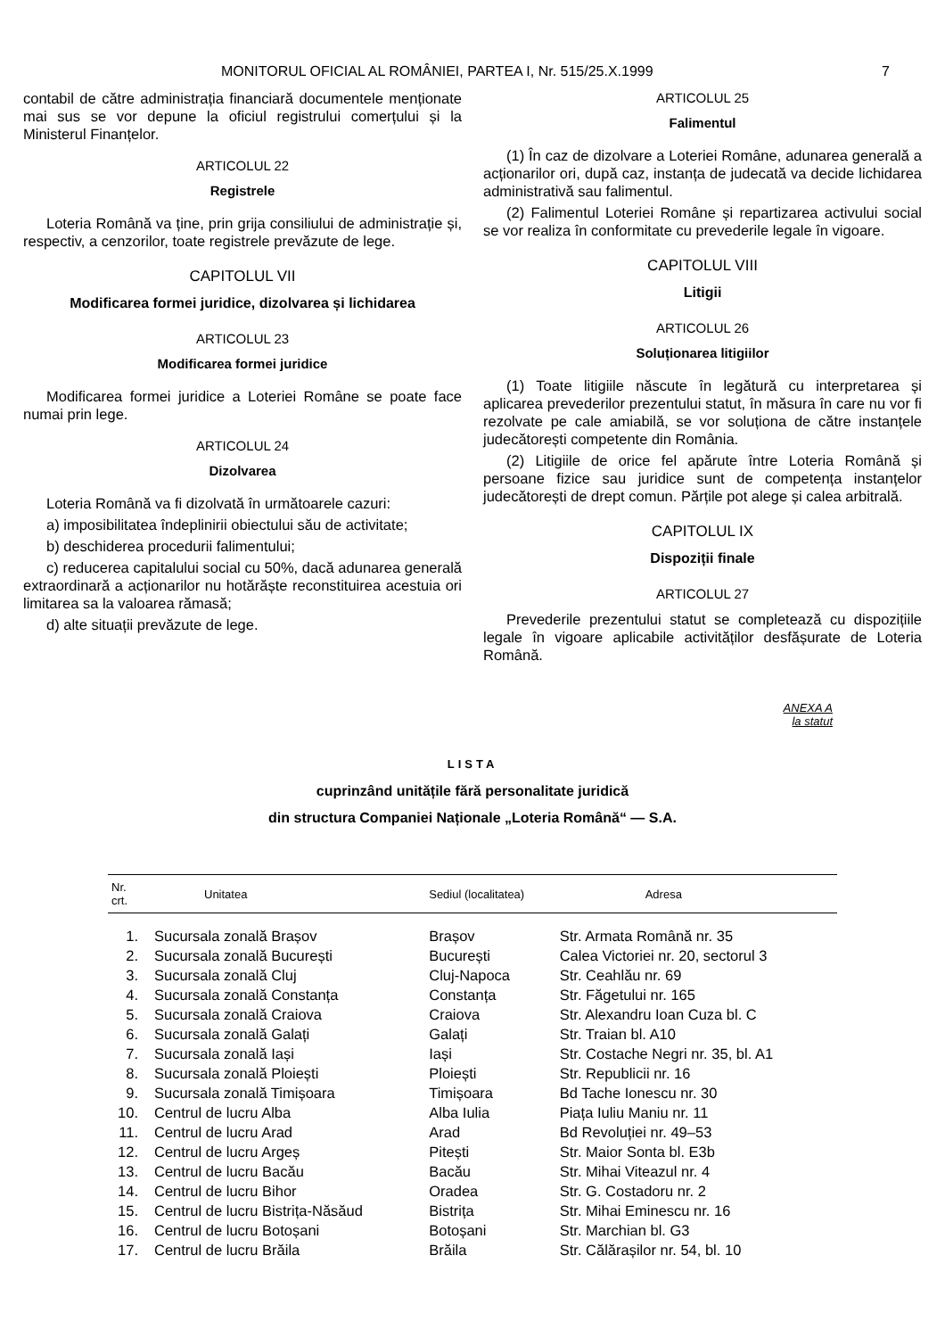MONITORUL OFICIAL AL ROMÂNIEI, PARTEA I, Nr. 515/25.X.1999 7
contabil de către administrația financiară documentele menționate mai sus se vor depune la oficiul registrului comerțului și la Ministerul Finanțelor.
ARTICOLUL 22
Registrele
Loteria Română va ține, prin grija consiliului de administrație și, respectiv, a cenzorilor, toate registrele prevăzute de lege.
CAPITOLUL VII
Modificarea formei juridice, dizolvarea și lichidarea
ARTICOLUL 23
Modificarea formei juridice
Modificarea formei juridice a Loteriei Române se poate face numai prin lege.
ARTICOLUL 24
Dizolvarea
Loteria Română va fi dizolvată în următoarele cazuri:
a) imposibilitatea îndeplinirii obiectului său de activitate;
b) deschiderea procedurii falimentului;
c) reducerea capitalului social cu 50%, dacă adunarea generală extraordinară a acționarilor nu hotărăște reconstituirea acestuia ori limitarea sa la valoarea rămasă;
d) alte situații prevăzute de lege.
ARTICOLUL 25
Falimentul
(1) În caz de dizolvare a Loteriei Române, adunarea generală a acționarilor ori, după caz, instanța de judecată va decide lichidarea administrativă sau falimentul.
(2) Falimentul Loteriei Române și repartizarea activului social se vor realiza în conformitate cu prevederile legale în vigoare.
CAPITOLUL VIII
Litigii
ARTICOLUL 26
Soluționarea litigiilor
(1) Toate litigiile născute în legătură cu interpretarea și aplicarea prevederilor prezentului statut, în măsura în care nu vor fi rezolvate pe cale amiabilă, se vor soluționa de către instanțele judecătorești competente din România.
(2) Litigiile de orice fel apărute între Loteria Română și persoane fizice sau juridice sunt de competența instanțelor judecătorești de drept comun. Părțile pot alege și calea arbitrală.
CAPITOLUL IX
Dispoziții finale
ARTICOLUL 27
Prevederile prezentului statut se completează cu dispozițiile legale în vigoare aplicabile activităților desfășurate de Loteria Română.
ANEXA A
la statut
LISTA
cuprinzând unitățile fără personalitate juridică
din structura Companiei Naționale „Loteria Română“ — S.A.
| Nr. crt. | Unitatea | Sediul (localitatea) | Adresa |
| --- | --- | --- | --- |
| 1. | Sucursala zonală Brașov | Brașov | Str. Armata Română nr. 35 |
| 2. | Sucursala zonală București | București | Calea Victoriei nr. 20, sectorul 3 |
| 3. | Sucursala zonală Cluj | Cluj-Napoca | Str. Ceahlău nr. 69 |
| 4. | Sucursala zonală Constanța | Constanța | Str. Făgetului nr. 165 |
| 5. | Sucursala zonală Craiova | Craiova | Str. Alexandru Ioan Cuza bl. C |
| 6. | Sucursala zonală Galați | Galați | Str. Traian bl. A10 |
| 7. | Sucursala zonală Iași | Iași | Str. Costache Negri nr. 35, bl. A1 |
| 8. | Sucursala zonală Ploiești | Ploiești | Str. Republicii nr. 16 |
| 9. | Sucursala zonală Timișoara | Timișoara | Bd Tache Ionescu nr. 30 |
| 10. | Centrul de lucru Alba | Alba Iulia | Piața Iuliu Maniu nr. 11 |
| 11. | Centrul de lucru Arad | Arad | Bd Revoluției nr. 49–53 |
| 12. | Centrul de lucru Argeș | Pitești | Str. Maior Sonta bl. E3b |
| 13. | Centrul de lucru Bacău | Bacău | Str. Mihai Viteazul nr. 4 |
| 14. | Centrul de lucru Bihor | Oradea | Str. G. Costadoru nr. 2 |
| 15. | Centrul de lucru Bistrița-Năsăud | Bistrița | Str. Mihai Eminescu nr. 16 |
| 16. | Centrul de lucru Botoșani | Botoșani | Str. Marchian bl. G3 |
| 17. | Centrul de lucru Brăila | Brăila | Str. Călărașilor nr. 54, bl. 10 |